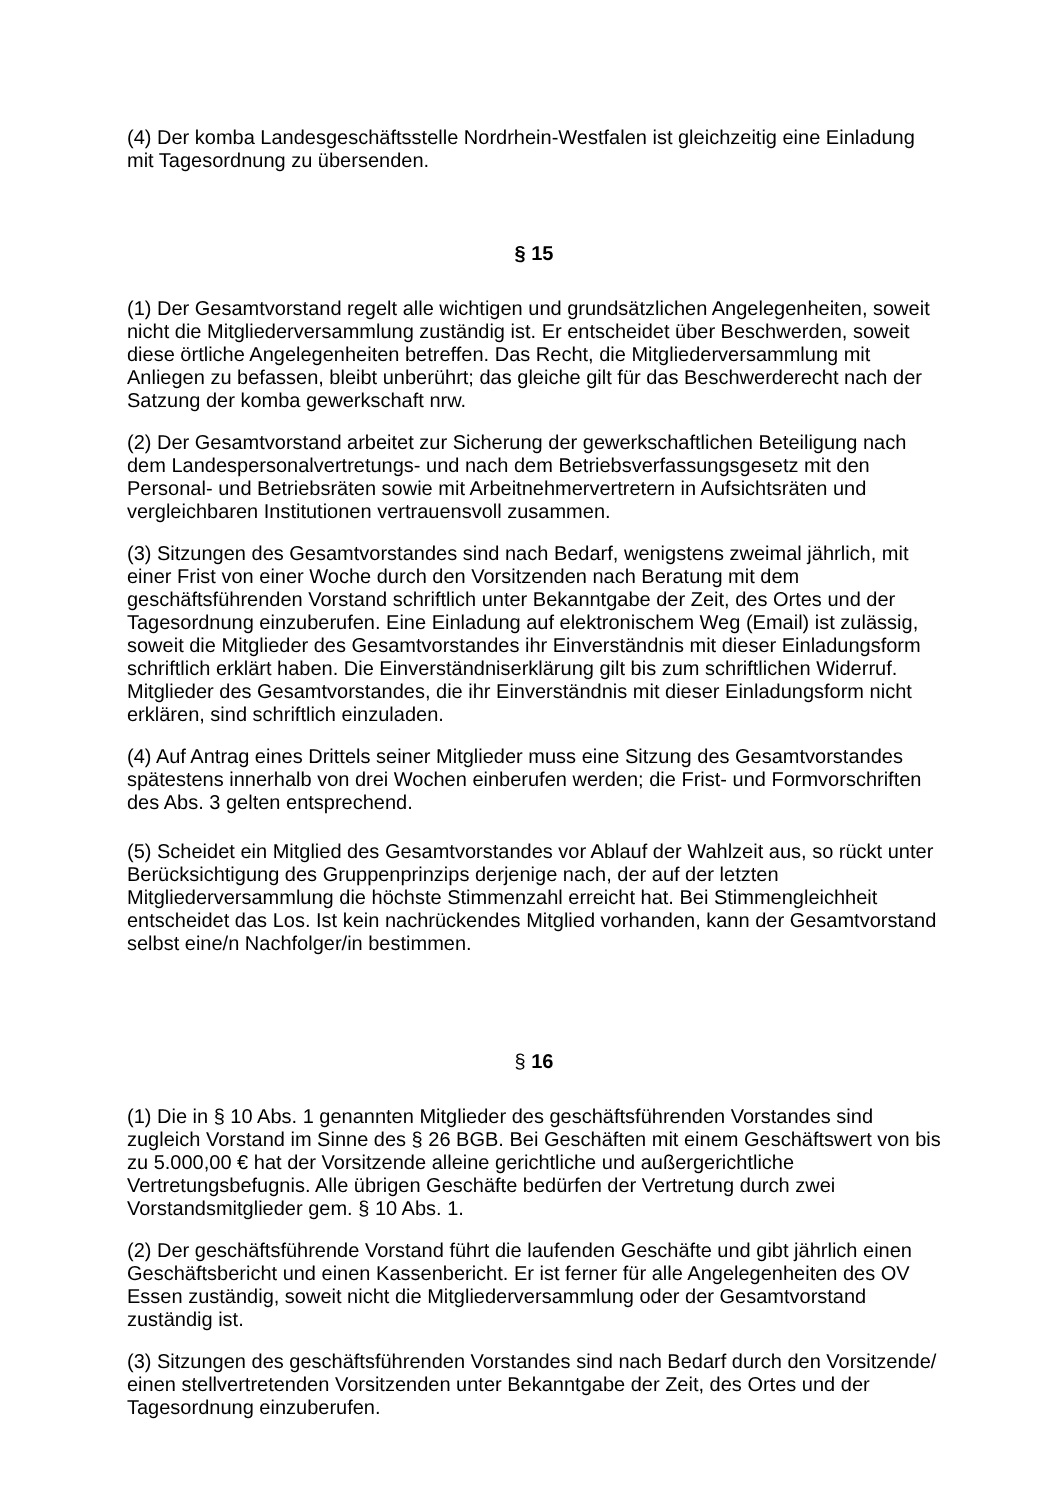(4) Der komba Landesgeschäftsstelle Nordrhein-Westfalen ist gleichzeitig eine Einladung mit Tagesordnung zu übersenden.
§ 15
(1) Der Gesamtvorstand regelt alle wichtigen und grundsätzlichen Angelegenheiten, soweit nicht die Mitgliederversammlung zuständig ist. Er entscheidet über Beschwerden, soweit diese örtliche Angelegenheiten betreffen. Das Recht, die Mitgliederversammlung mit Anliegen zu befassen, bleibt unberührt; das gleiche gilt für das Beschwerderecht nach der Satzung der komba gewerkschaft nrw.
(2) Der Gesamtvorstand arbeitet zur Sicherung der gewerkschaftlichen Beteiligung nach dem Landespersonalvertretungs- und nach dem Betriebsverfassungsgesetz mit den Personal- und Betriebsräten sowie mit Arbeitnehmervertretern in Aufsichtsräten und vergleichbaren Institutionen vertrauensvoll zusammen.
(3) Sitzungen des Gesamtvorstandes sind nach Bedarf, wenigstens zweimal jährlich, mit einer Frist von einer Woche durch den Vorsitzenden nach Beratung mit dem geschäftsführenden Vorstand schriftlich unter Bekanntgabe der Zeit, des Ortes und der Tagesordnung einzuberufen. Eine Einladung auf elektronischem Weg (Email) ist zulässig, soweit die Mitglieder des Gesamtvorstandes ihr Einverständnis mit dieser Einladungsform schriftlich erklärt haben. Die Einverständniserklärung gilt bis zum schriftlichen Widerruf. Mitglieder des Gesamtvorstandes, die ihr Einverständnis mit dieser Einladungsform nicht erklären, sind schriftlich einzuladen.
(4) Auf Antrag eines Drittels seiner Mitglieder muss eine Sitzung des Gesamtvorstandes spätestens innerhalb von drei Wochen einberufen werden; die Frist- und Formvorschriften des Abs. 3 gelten entsprechend.
(5) Scheidet ein Mitglied des Gesamtvorstandes vor Ablauf der Wahlzeit aus, so rückt unter Berücksichtigung des Gruppenprinzips derjenige nach, der auf der letzten Mitgliederversammlung die höchste Stimmenzahl erreicht hat. Bei Stimmengleichheit entscheidet das Los. Ist kein nachrückendes Mitglied vorhanden, kann der Gesamtvorstand selbst eine/n Nachfolger/in bestimmen.
§ 16
(1) Die in § 10 Abs. 1 genannten Mitglieder des geschäftsführenden Vorstandes sind zugleich Vorstand im Sinne des § 26 BGB. Bei Geschäften mit einem Geschäftswert von bis zu 5.000,00 € hat der Vorsitzende alleine gerichtliche und außergerichtliche Vertretungsbefugnis. Alle übrigen Geschäfte bedürfen der Vertretung durch zwei Vorstandsmitglieder gem. § 10 Abs. 1.
(2) Der geschäftsführende Vorstand führt die laufenden Geschäfte und gibt jährlich einen Geschäftsbericht und einen Kassenbericht. Er ist ferner für alle Angelegenheiten des OV Essen zuständig, soweit nicht die Mitgliederversammlung oder der Gesamtvorstand zuständig ist.
(3) Sitzungen des geschäftsführenden Vorstandes sind nach Bedarf durch den Vorsitzende/ einen stellvertretenden Vorsitzenden unter Bekanntgabe der Zeit, des Ortes und der Tagesordnung einzuberufen.